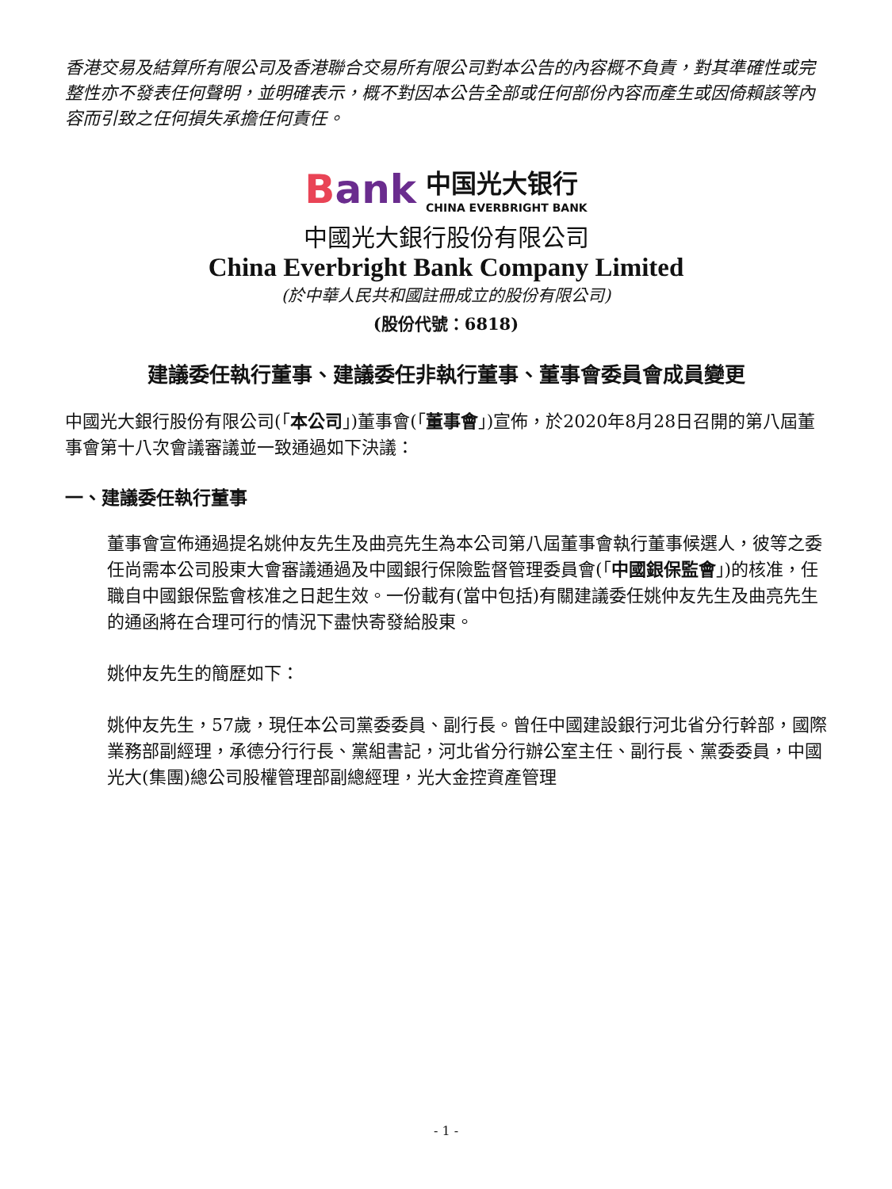香港交易及結算所有限公司及香港聯合交易所有限公司對本公告的內容概不負責，對其準確性或完整性亦不發表任何聲明，並明確表示，概不對因本公告全部或任何部份內容而產生或因倚賴該等內容而引致之任何損失承擔任何責任。
Bank 中国光大银行
CHINA EVERBRIGHT BANK
中國光大銀行股份有限公司
China Everbright Bank Company Limited
(於中華人民共和國註冊成立的股份有限公司)
(股份代號：6818)
建議委任執行董事、建議委任非執行董事、董事會委員會成員變更
中國光大銀行股份有限公司(「本公司」)董事會(「董事會」)宣佈，於2020年8月28日召開的第八屆董事會第十八次會議審議並一致通過如下決議：
一、建議委任執行董事
董事會宣佈通過提名姚仲友先生及曲亮先生為本公司第八屆董事會執行董事候選人，彼等之委任尚需本公司股東大會審議通過及中國銀行保險監督管理委員會(「中國銀保監會」)的核准，任職自中國銀保監會核准之日起生效。一份載有(當中包括)有關建議委任姚仲友先生及曲亮先生的通函將在合理可行的情況下盡快寄發給股東。
姚仲友先生的簡歷如下：
姚仲友先生，57歲，現任本公司黨委委員、副行長。曾任中國建設銀行河北省分行幹部，國際業務部副經理，承德分行行長、黨組書記，河北省分行辦公室主任、副行長、黨委委員，中國光大(集團)總公司股權管理部副總經理，光大金控資產管理
- 1 -